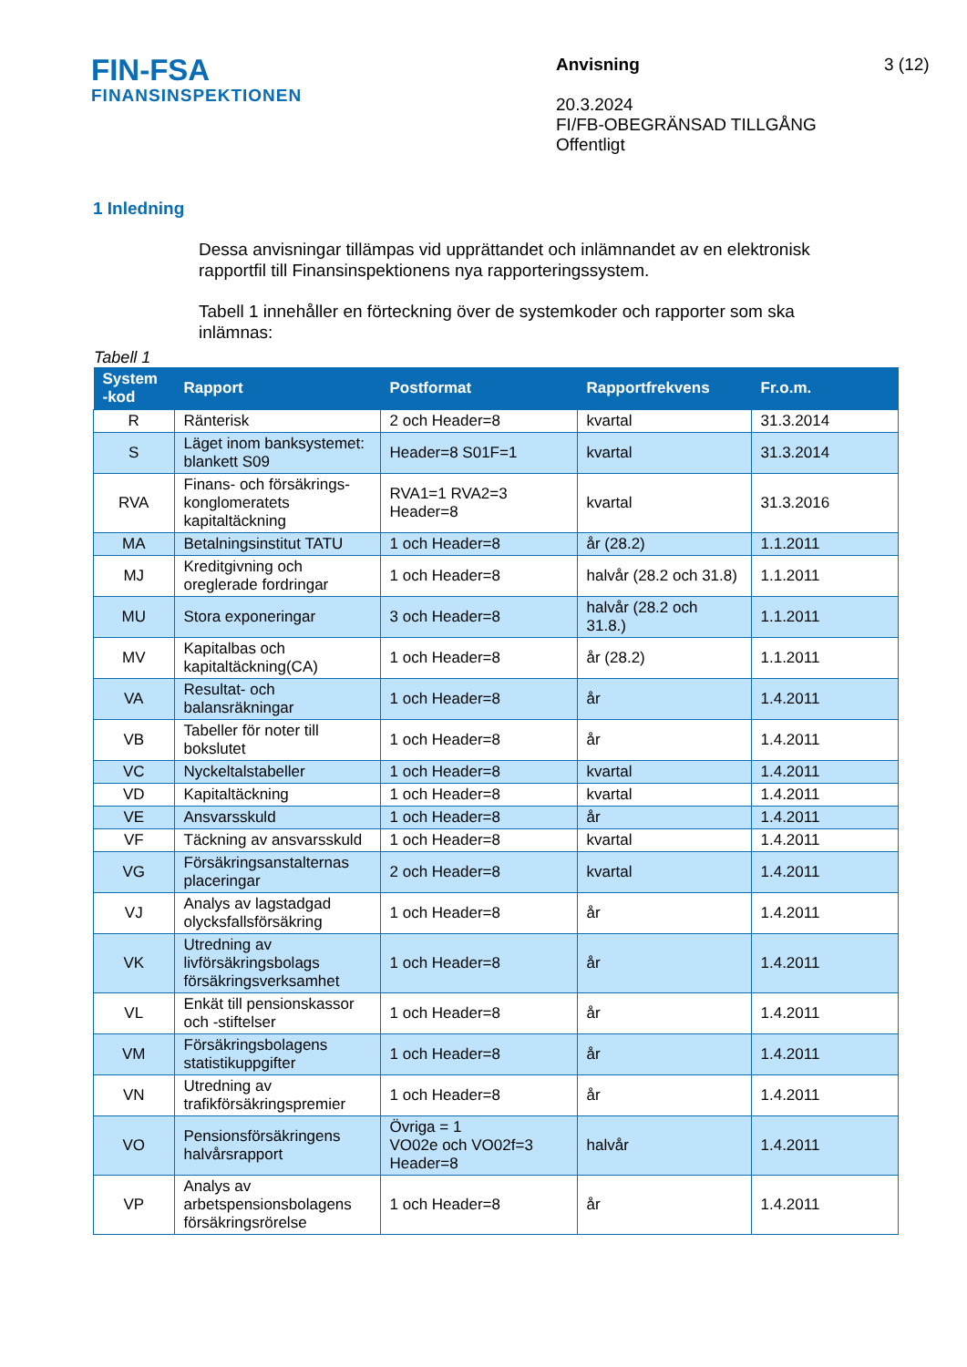FIN-FSA
FINANSINSPEKTIONEN
Anvisning
20.3.2024
FI/FB-OBEGRÄNSAD TILLGÅNG
Offentligt
3 (12)
1 Inledning
Dessa anvisningar tillämpas vid upprättandet och inlämnandet av en elektronisk rapportfil till Finansinspektionens nya rapporteringssystem.
Tabell 1 innehåller en förteckning över de systemkoder och rapporter som ska inlämnas:
Tabell 1
| System -kod | Rapport | Postformat | Rapportfrekvens | Fr.o.m. |
| --- | --- | --- | --- | --- |
| R | Ränterisk | 2 och Header=8 | kvartal | 31.3.2014 |
| S | Läget inom banksystemet: blankett S09 | Header=8 S01F=1 | kvartal | 31.3.2014 |
| RVA | Finans- och försäkrings-konglomeratets kapitaltäckning | RVA1=1 RVA2=3 Header=8 | kvartal | 31.3.2016 |
| MA | Betalningsinstitut TATU | 1 och Header=8 | år (28.2) | 1.1.2011 |
| MJ | Kreditgivning och oreglerade fordringar | 1 och Header=8 | halvår (28.2 och 31.8) | 1.1.2011 |
| MU | Stora exponeringar | 3 och Header=8 | halvår (28.2 och 31.8.) | 1.1.2011 |
| MV | Kapitalbas och kapitaltäckning(CA) | 1 och Header=8 | år (28.2) | 1.1.2011 |
| VA | Resultat- och balansräkningar | 1 och Header=8 | år | 1.4.2011 |
| VB | Tabeller för noter till bokslutet | 1 och Header=8 | år | 1.4.2011 |
| VC | Nyckeltalstabeller | 1 och Header=8 | kvartal | 1.4.2011 |
| VD | Kapitaltäckning | 1 och Header=8 | kvartal | 1.4.2011 |
| VE | Ansvarsskuld | 1 och Header=8 | år | 1.4.2011 |
| VF | Täckning av ansvarsskuld | 1 och Header=8 | kvartal | 1.4.2011 |
| VG | Försäkringsanstalternas placeringar | 2 och Header=8 | kvartal | 1.4.2011 |
| VJ | Analys av lagstadgad olycksfallsförsäkring | 1 och Header=8 | år | 1.4.2011 |
| VK | Utredning av livförsäkringsbolags försäkringsverksamhet | 1 och Header=8 | år | 1.4.2011 |
| VL | Enkät till pensionskassor och -stiftelser | 1 och Header=8 | år | 1.4.2011 |
| VM | Försäkringsbolagens statistikuppgifter | 1 och Header=8 | år | 1.4.2011 |
| VN | Utredning av trafikförsäkringspremier | 1 och Header=8 | år | 1.4.2011 |
| VO | Pensionsförsäkringens halvårsrapport | Övriga = 1 VO02e och VO02f=3 Header=8 | halvår | 1.4.2011 |
| VP | Analys av arbetspensionsbolagens försäkringsrörelse | 1 och Header=8 | år | 1.4.2011 |